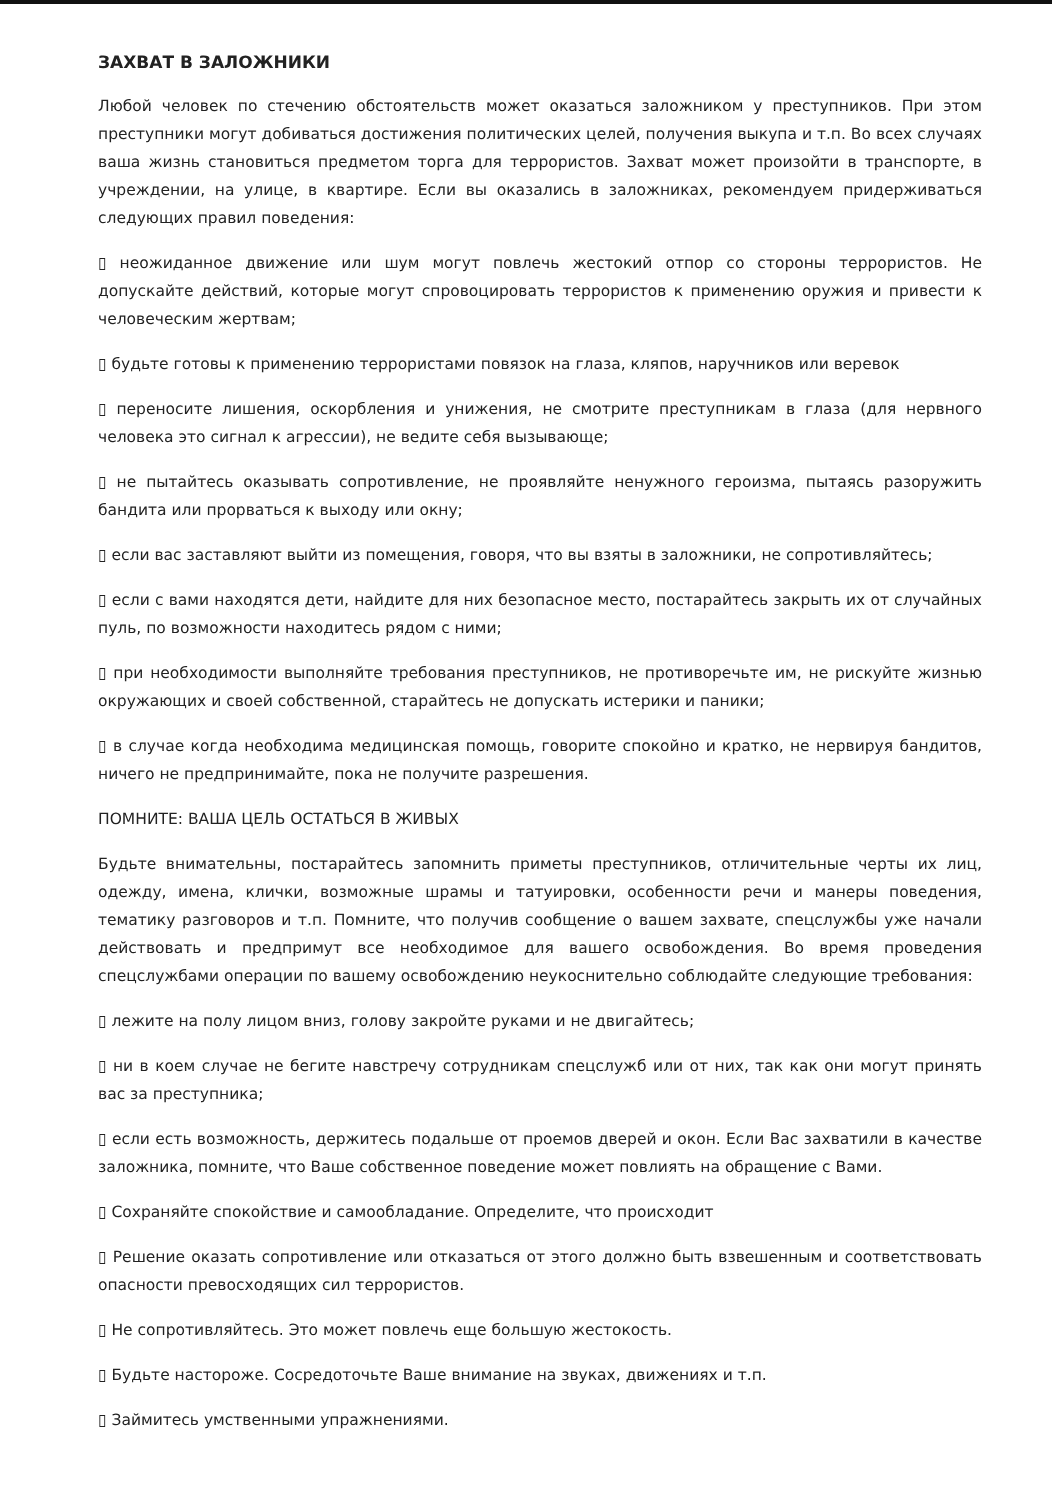ЗАХВАТ В ЗАЛОЖНИКИ
Любой человек по стечению обстоятельств может оказаться заложником у преступников. При этом преступники могут добиваться достижения политических целей, получения выкупа и т.п. Во всех случаях ваша жизнь становиться предметом торга для террористов. Захват может произойти в транспорте, в учреждении, на улице, в квартире. Если вы оказались в заложниках, рекомендуем придерживаться следующих правил поведения:
▯ неожиданное движение или шум могут повлечь жестокий отпор со стороны террористов. Не допускайте действий, которые могут спровоцировать террористов к применению оружия и привести к человеческим жертвам;
▯ будьте готовы к применению террористами повязок на глаза, кляпов, наручников или веревок
▯ переносите лишения, оскорбления и унижения, не смотрите преступникам в глаза (для нервного человека это сигнал к агрессии), не ведите себя вызывающе;
▯ не пытайтесь оказывать сопротивление, не проявляйте ненужного героизма, пытаясь разоружить бандита или прорваться к выходу или окну;
▯ если вас заставляют выйти из помещения, говоря, что вы взяты в заложники, не сопротивляйтесь;
▯ если с вами находятся дети, найдите для них безопасное место, постарайтесь закрыть их от случайных пуль, по возможности находитесь рядом с ними;
▯ при необходимости выполняйте требования преступников, не противоречьте им, не рискуйте жизнью окружающих и своей собственной, старайтесь не допускать истерики и паники;
▯ в случае когда необходима медицинская помощь, говорите спокойно и кратко, не нервируя бандитов, ничего не предпринимайте, пока не получите разрешения.
ПОМНИТЕ: ВАША ЦЕЛЬ ОСТАТЬСЯ В ЖИВЫХ
Будьте внимательны, постарайтесь запомнить приметы преступников, отличительные черты их лиц, одежду, имена, клички, возможные шрамы и татуировки, особенности речи и манеры поведения, тематику разговоров и т.п. Помните, что получив сообщение о вашем захвате, спецслужбы уже начали действовать и предпримут все необходимое для вашего освобождения. Во время проведения спецслужбами операции по вашему освобождению неукоснительно соблюдайте следующие требования:
▯ лежите на полу лицом вниз, голову закройте руками и не двигайтесь;
▯ ни в коем случае не бегите навстречу сотрудникам спецслужб или от них, так как они могут принять вас за преступника;
▯ если есть возможность, держитесь подальше от проемов дверей и окон. Если Вас захватили в качестве заложника, помните, что Ваше собственное поведение может повлиять на обращение с Вами.
▯ Сохраняйте спокойствие и самообладание. Определите, что происходит
▯ Решение оказать сопротивление или отказаться от этого должно быть взвешенным и соответствовать опасности превосходящих сил террористов.
▯ Не сопротивляйтесь. Это может повлечь еще большую жестокость.
▯ Будьте настороже. Сосредоточьте Ваше внимание на звуках, движениях и т.п.
▯ Займитесь умственными упражнениями.